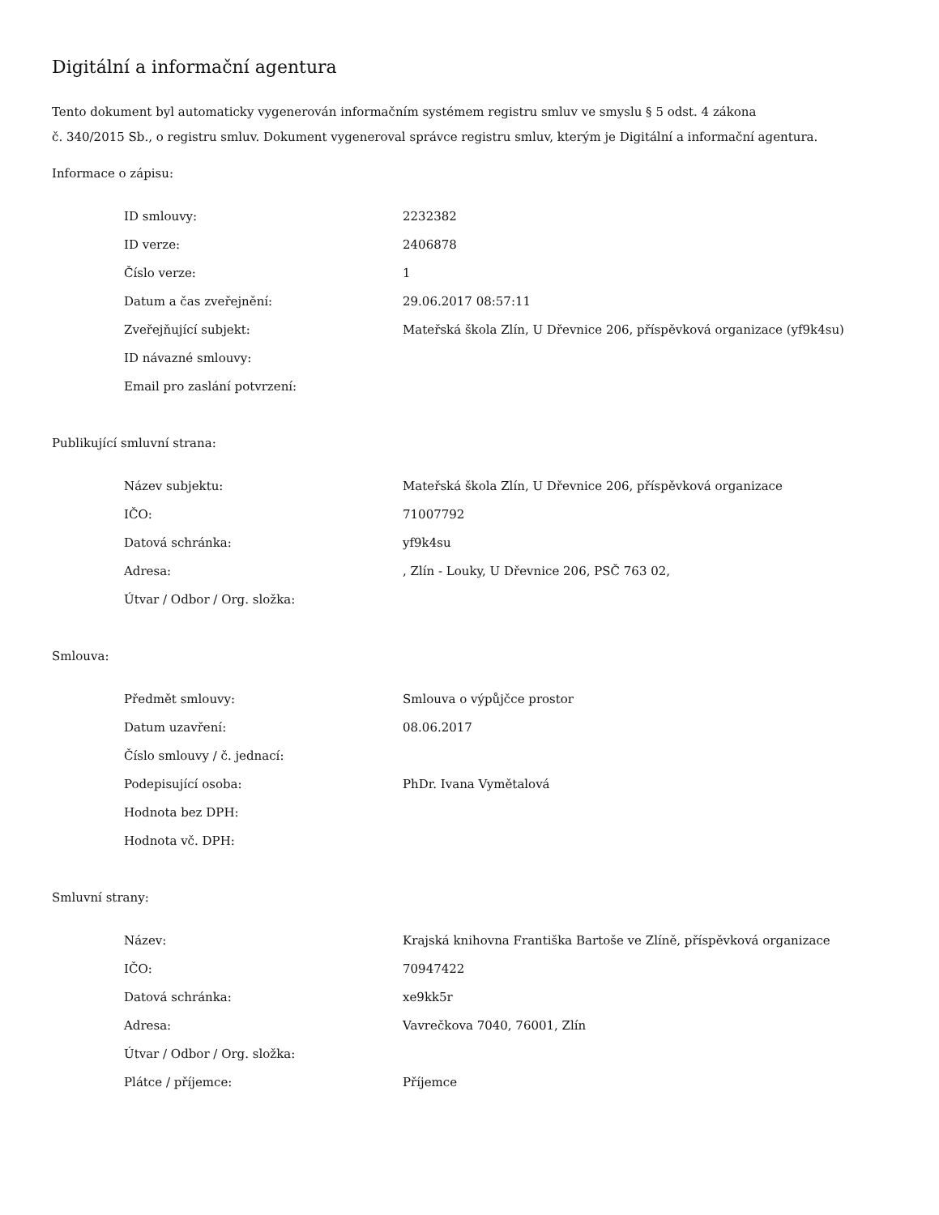Digitální a informační agentura
Tento dokument byl automaticky vygenerován informačním systémem registru smluv ve smyslu § 5 odst. 4 zákona
č. 340/2015 Sb., o registru smluv. Dokument vygeneroval správce registru smluv, kterým je Digitální a informační agentura.
Informace o zápisu:
| ID smlouvy: | 2232382 |
| ID verze: | 2406878 |
| Číslo verze: | 1 |
| Datum a čas zveřejnění: | 29.06.2017 08:57:11 |
| Zveřejňující subjekt: | Mateřská škola Zlín, U Dřevnice 206, příspěvková organizace (yf9k4su) |
| ID návazné smlouvy: | |
| Email pro zaslání potvrzení: | |
Publikující smluvní strana:
| Název subjektu: | Mateřská škola Zlín, U Dřevnice 206, příspěvková organizace |
| IČO: | 71007792 |
| Datová schránka: | yf9k4su |
| Adresa: | , Zlín - Louky, U Dřevnice 206, PSČ 763 02, |
| Útvar / Odbor / Org. složka: | |
Smlouva:
| Předmět smlouvy: | Smlouva o výpůjčce prostor |
| Datum uzavření: | 08.06.2017 |
| Číslo smlouvy / č. jednací: | |
| Podepisující osoba: | PhDr. Ivana Vymětalová |
| Hodnota bez DPH: | |
| Hodnota vč. DPH: | |
Smluvní strany:
| Název: | Krajská knihovna Františka Bartoše ve Zlíně, příspěvková organizace |
| IČO: | 70947422 |
| Datová schránka: | xe9kk5r |
| Adresa: | Vavrečkova 7040, 76001, Zlín |
| Útvar / Odbor / Org. složka: | |
| Plátce / příjemce: | Příjemce |